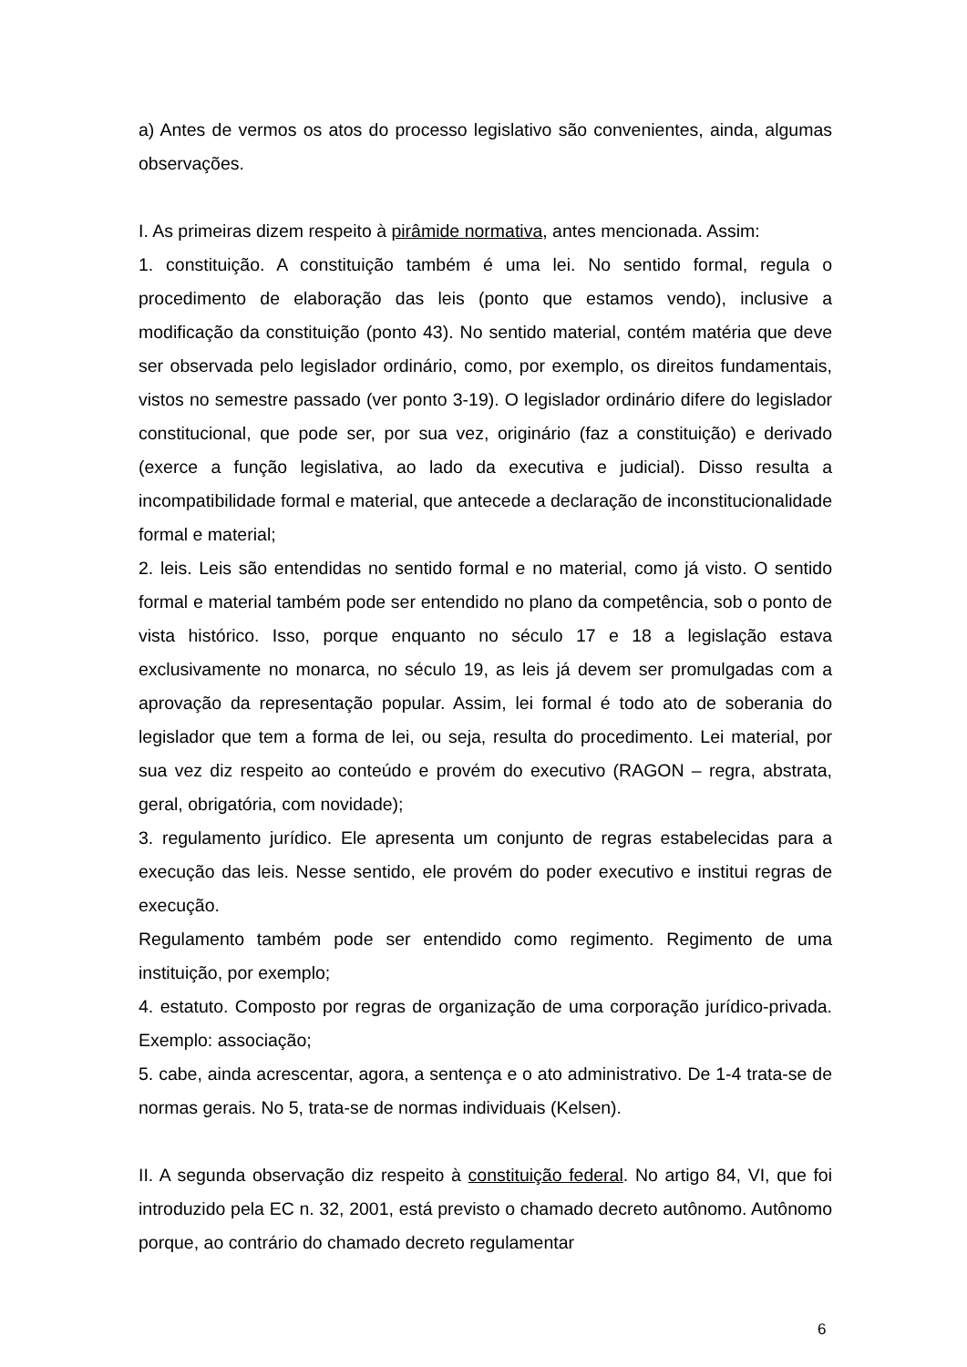a) Antes de vermos os atos do processo legislativo são convenientes, ainda, algumas observações.
I. As primeiras dizem respeito à pirâmide normativa, antes mencionada. Assim:
1. constituição. A constituição também é uma lei. No sentido formal, regula o procedimento de elaboração das leis (ponto que estamos vendo), inclusive a modificação da constituição (ponto 43). No sentido material, contém matéria que deve ser observada pelo legislador ordinário, como, por exemplo, os direitos fundamentais, vistos no semestre passado (ver ponto 3-19). O legislador ordinário difere do legislador constitucional, que pode ser, por sua vez, originário (faz a constituição) e derivado (exerce a função legislativa, ao lado da executiva e judicial). Disso resulta a incompatibilidade formal e material, que antecede a declaração de inconstitucionalidade formal e material;
2. leis. Leis são entendidas no sentido formal e no material, como já visto. O sentido formal e material também pode ser entendido no plano da competência, sob o ponto de vista histórico. Isso, porque enquanto no século 17 e 18 a legislação estava exclusivamente no monarca, no século 19, as leis já devem ser promulgadas com a aprovação da representação popular. Assim, lei formal é todo ato de soberania do legislador que tem a forma de lei, ou seja, resulta do procedimento. Lei material, por sua vez diz respeito ao conteúdo e provém do executivo (RAGON – regra, abstrata, geral, obrigatória, com novidade);
3. regulamento jurídico. Ele apresenta um conjunto de regras estabelecidas para a execução das leis. Nesse sentido, ele provém do poder executivo e institui regras de execução.
Regulamento também pode ser entendido como regimento. Regimento de uma instituição, por exemplo;
4. estatuto. Composto por regras de organização de uma corporação jurídico-privada. Exemplo: associação;
5. cabe, ainda acrescentar, agora, a sentença e o ato administrativo. De 1-4 trata-se de normas gerais. No 5, trata-se de normas individuais (Kelsen).
II. A segunda observação diz respeito à constituição federal. No artigo 84, VI, que foi introduzido pela EC n. 32, 2001, está previsto o chamado decreto autônomo. Autônomo porque, ao contrário do chamado decreto regulamentar
6